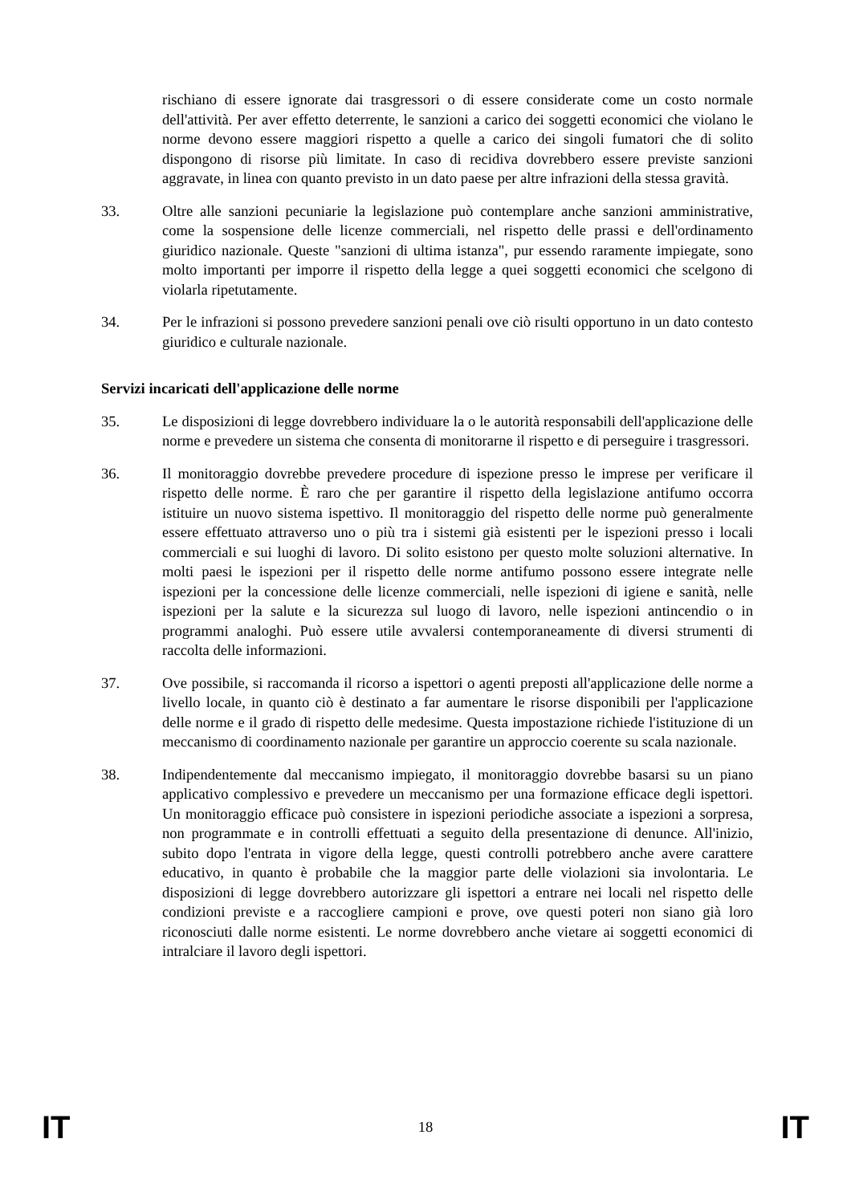rischiano di essere ignorate dai trasgressori o di essere considerate come un costo normale dell'attività. Per aver effetto deterrente, le sanzioni a carico dei soggetti economici che violano le norme devono essere maggiori rispetto a quelle a carico dei singoli fumatori che di solito dispongono di risorse più limitate. In caso di recidiva dovrebbero essere previste sanzioni aggravate, in linea con quanto previsto in un dato paese per altre infrazioni della stessa gravità.
33. Oltre alle sanzioni pecuniarie la legislazione può contemplare anche sanzioni amministrative, come la sospensione delle licenze commerciali, nel rispetto delle prassi e dell'ordinamento giuridico nazionale. Queste "sanzioni di ultima istanza", pur essendo raramente impiegate, sono molto importanti per imporre il rispetto della legge a quei soggetti economici che scelgono di violarla ripetutamente.
34. Per le infrazioni si possono prevedere sanzioni penali ove ciò risulti opportuno in un dato contesto giuridico e culturale nazionale.
Servizi incaricati dell'applicazione delle norme
35. Le disposizioni di legge dovrebbero individuare la o le autorità responsabili dell'applicazione delle norme e prevedere un sistema che consenta di monitorarne il rispetto e di perseguire i trasgressori.
36. Il monitoraggio dovrebbe prevedere procedure di ispezione presso le imprese per verificare il rispetto delle norme. È raro che per garantire il rispetto della legislazione antifumo occorra istituire un nuovo sistema ispettivo. Il monitoraggio del rispetto delle norme può generalmente essere effettuato attraverso uno o più tra i sistemi già esistenti per le ispezioni presso i locali commerciali e sui luoghi di lavoro. Di solito esistono per questo molte soluzioni alternative. In molti paesi le ispezioni per il rispetto delle norme antifumo possono essere integrate nelle ispezioni per la concessione delle licenze commerciali, nelle ispezioni di igiene e sanità, nelle ispezioni per la salute e la sicurezza sul luogo di lavoro, nelle ispezioni antincendio o in programmi analoghi. Può essere utile avvalersi contemporaneamente di diversi strumenti di raccolta delle informazioni.
37. Ove possibile, si raccomanda il ricorso a ispettori o agenti preposti all'applicazione delle norme a livello locale, in quanto ciò è destinato a far aumentare le risorse disponibili per l'applicazione delle norme e il grado di rispetto delle medesime. Questa impostazione richiede l'istituzione di un meccanismo di coordinamento nazionale per garantire un approccio coerente su scala nazionale.
38. Indipendentemente dal meccanismo impiegato, il monitoraggio dovrebbe basarsi su un piano applicativo complessivo e prevedere un meccanismo per una formazione efficace degli ispettori. Un monitoraggio efficace può consistere in ispezioni periodiche associate a ispezioni a sorpresa, non programmate e in controlli effettuati a seguito della presentazione di denunce. All'inizio, subito dopo l'entrata in vigore della legge, questi controlli potrebbero anche avere carattere educativo, in quanto è probabile che la maggior parte delle violazioni sia involontaria. Le disposizioni di legge dovrebbero autorizzare gli ispettori a entrare nei locali nel rispetto delle condizioni previste e a raccogliere campioni e prove, ove questi poteri non siano già loro riconosciuti dalle norme esistenti. Le norme dovrebbero anche vietare ai soggetti economici di intralciare il lavoro degli ispettori.
IT 18 IT